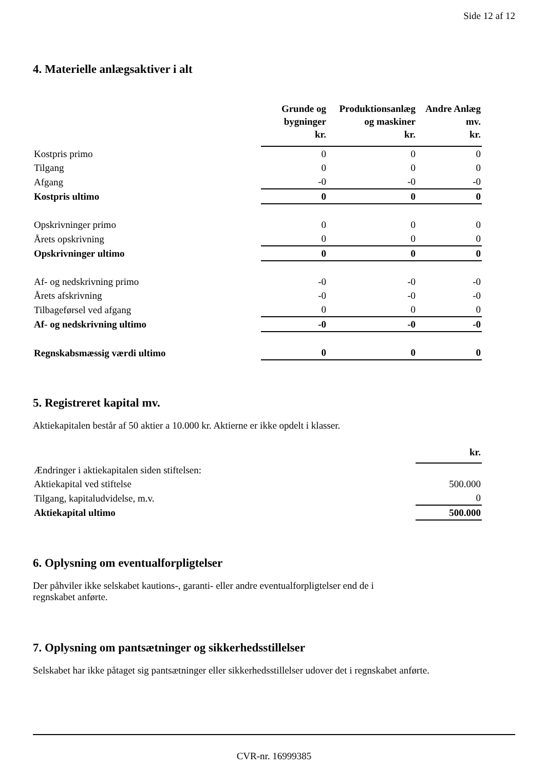Side 12 af 12
4. Materielle anlægsaktiver i alt
| | Grunde og bygninger kr. | Produktionsanlæg og maskiner kr. | Andre Anlæg mv. kr. |
| Kostpris primo | 0 | 0 | 0 |
| Tilgang | 0 | 0 | 0 |
| Afgang | -0 | -0 | -0 |
| Kostpris ultimo | 0 | 0 | 0 |
| Opskrivninger primo | 0 | 0 | 0 |
| Årets opskrivning | 0 | 0 | 0 |
| Opskrivninger ultimo | 0 | 0 | 0 |
| Af- og nedskrivning primo | -0 | -0 | -0 |
| Årets afskrivning | -0 | -0 | -0 |
| Tilbageførsel ved afgang | 0 | 0 | 0 |
| Af- og nedskrivning ultimo | -0 | -0 | -0 |
| Regnskabsmæssig værdi ultimo | 0 | 0 | 0 |
5. Registreret kapital mv.
Aktiekapitalen består af 50 aktier a 10.000 kr. Aktierne er ikke opdelt i klasser.
| | kr. |
| Ændringer i aktiekapitalen siden stiftelsen: | |
| Aktiekapital ved stiftelse | 500.000 |
| Tilgang, kapitaludvidelse, m.v. | 0 |
| Aktiekapital ultimo | 500.000 |
6. Oplysning om eventualforpligtelser
Der påhviler ikke selskabet kautions-, garanti- eller andre eventualforpligtelser end de i regnskabet anførte.
7. Oplysning om pantsætninger og sikkerhedsstillelser
Selskabet har ikke påtaget sig pantsætninger eller sikkerhedsstillelser udover det i regnskabet anførte.
CVR-nr. 16999385